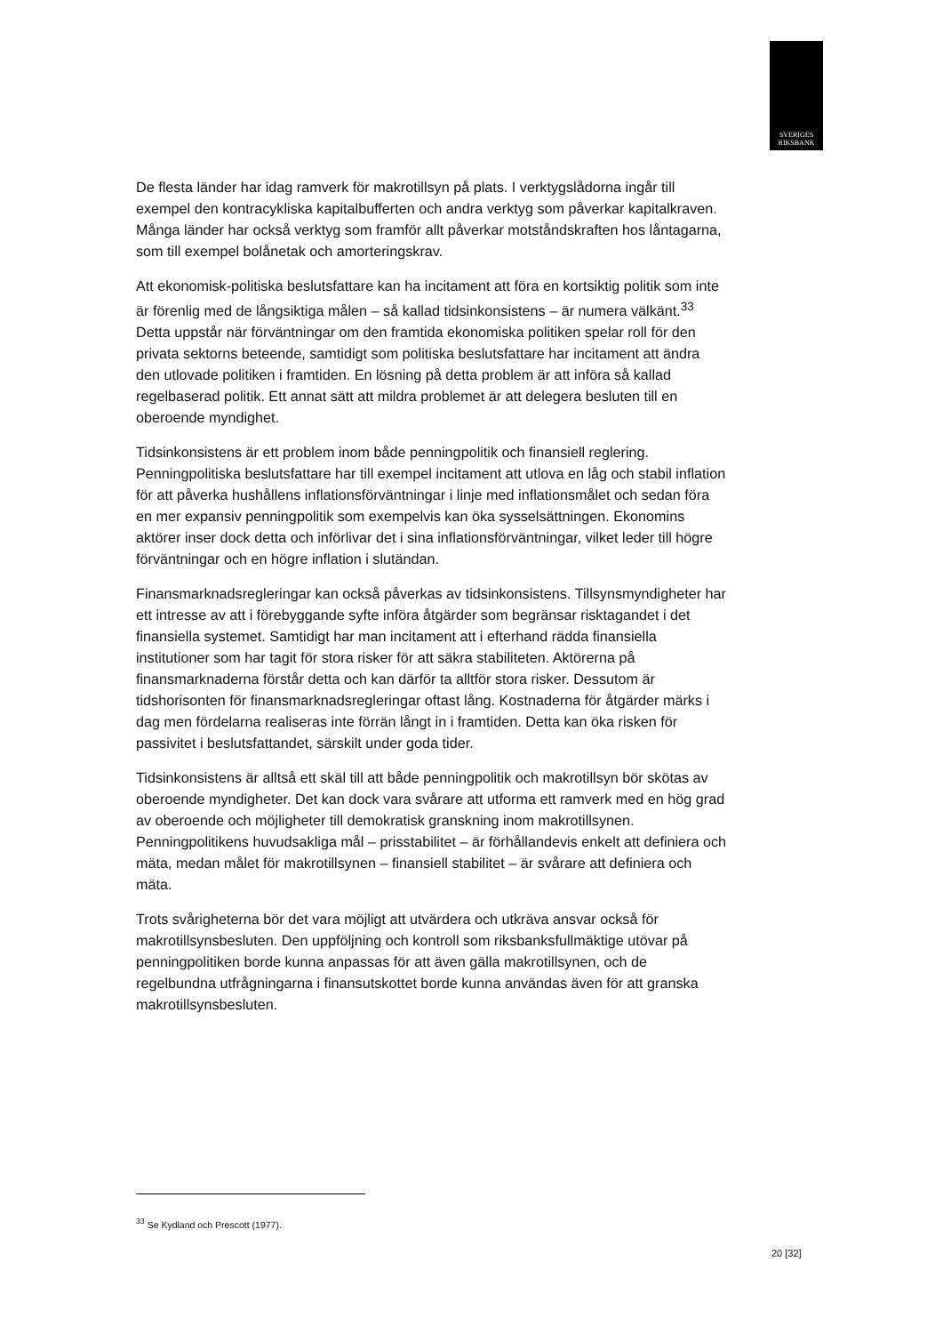SVERIGES
RIKSBANK
De flesta länder har idag ramverk för makrotillsyn på plats. I verktygslådorna ingår till exempel den kontracykliska kapitalbufferten och andra verktyg som påverkar kapitalkraven. Många länder har också verktyg som framför allt påverkar motståndskraften hos låntagarna, som till exempel bolånetak och amorteringskrav.
Att ekonomisk-politiska beslutsfattare kan ha incitament att föra en kortsiktig politik som inte är förenlig med de långsiktiga målen – så kallad tidsinkonsistens – är numera välkänt.<sup>33</sup> Detta uppstår när förväntningar om den framtida ekonomiska politiken spelar roll för den privata sektorns beteende, samtidigt som politiska beslutsfattare har incitament att ändra den utlovade politiken i framtiden. En lösning på detta problem är att införa så kallad regelbaserad politik. Ett annat sätt att mildra problemet är att delegera besluten till en oberoende myndighet.
Tidsinkonsistens är ett problem inom både penningpolitik och finansiell reglering. Penningpolitiska beslutsfattare har till exempel incitament att utlova en låg och stabil inflation för att påverka hushållens inflationsförväntningar i linje med inflationsmålet och sedan föra en mer expansiv penningpolitik som exempelvis kan öka sysselsättningen. Ekonomins aktörer inser dock detta och införlivar det i sina inflationsförväntningar, vilket leder till högre förväntningar och en högre inflation i slutändan.
Finansmarknadsregleringar kan också påverkas av tidsinkonsistens. Tillsynsmyndigheter har ett intresse av att i förebyggande syfte införa åtgärder som begränsar risktagandet i det finansiella systemet. Samtidigt har man incitament att i efterhand rädda finansiella institutioner som har tagit för stora risker för att säkra stabiliteten. Aktörerna på finansmarknaderna förstår detta och kan därför ta alltför stora risker. Dessutom är tidshorisonten för finansmarknadsregleringar oftast lång. Kostnaderna för åtgärder märks i dag men fördelarna realiseras inte förrän långt in i framtiden. Detta kan öka risken för passivitet i beslutsfattandet, särskilt under goda tider.
Tidsinkonsistens är alltså ett skäl till att både penningpolitik och makrotillsyn bör skötas av oberoende myndigheter. Det kan dock vara svårare att utforma ett ramverk med en hög grad av oberoende och möjligheter till demokratisk granskning inom makrotillsynen. Penningpolitikens huvudsakliga mål – prisstabilitet – är förhållandevis enkelt att definiera och mäta, medan målet för makrotillsynen – finansiell stabilitet – är svårare att definiera och mäta.
Trots svårigheterna bör det vara möjligt att utvärdera och utkräva ansvar också för makrotillsynsbesluten. Den uppföljning och kontroll som riksbanksfullmäktige utövar på penningpolitiken borde kunna anpassas för att även gälla makrotillsynen, och de regelbundna utfrågningarna i finansutskottet borde kunna användas även för att granska makrotillsynsbesluten.
<sup>33</sup> Se Kydland och Prescott (1977).
20 [32]